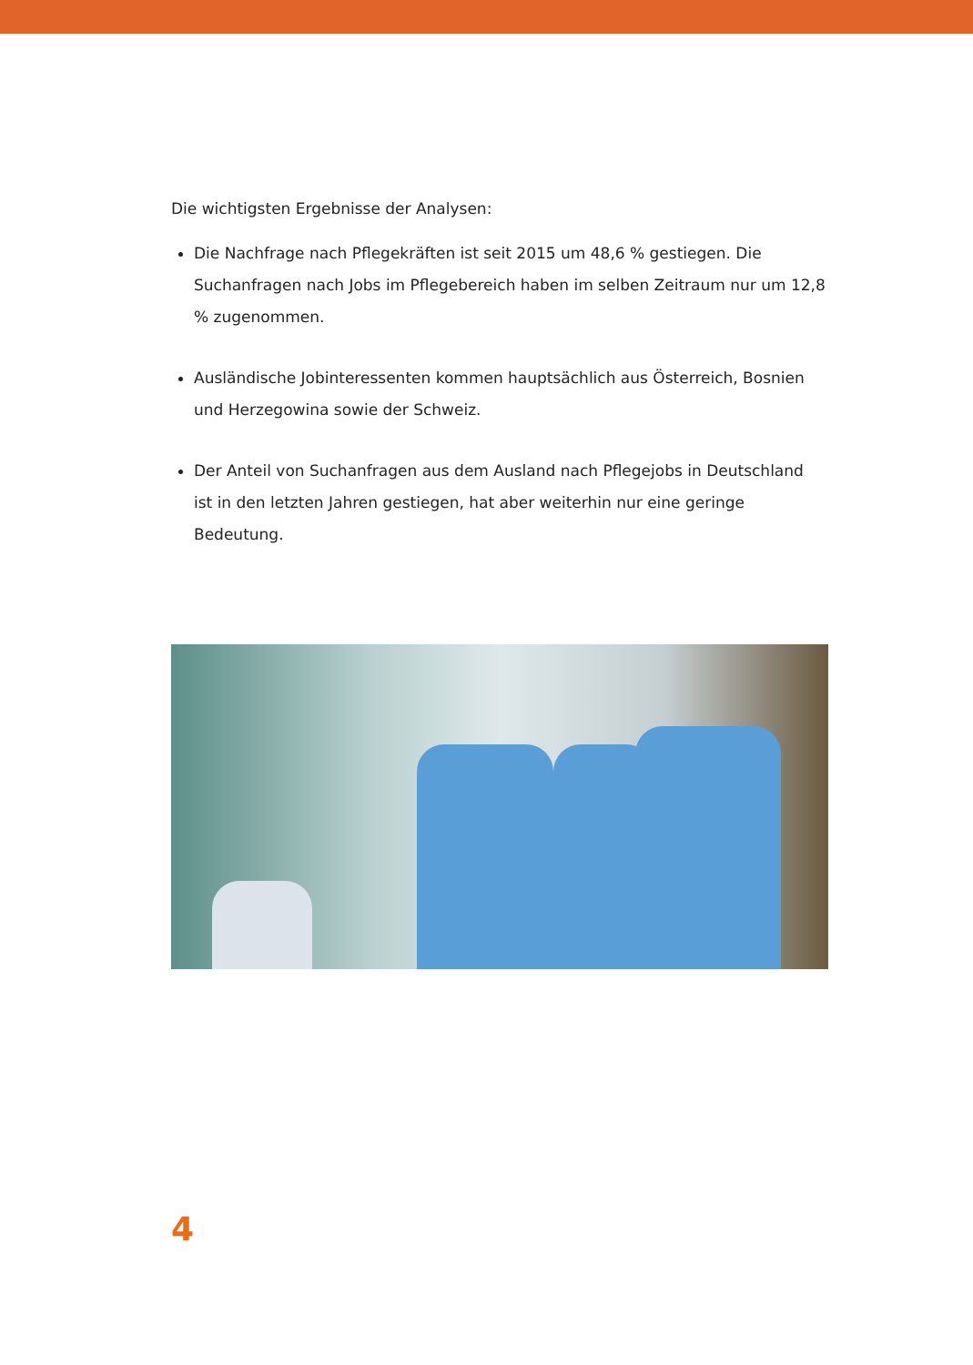Die wichtigsten Ergebnisse der Analysen:
Die Nachfrage nach Pflegekräften ist seit 2015 um 48,6 % gestiegen. Die Suchanfragen nach Jobs im Pflegebereich haben im selben Zeitraum nur um 12,8 % zugenommen.
Ausländische Jobinteressenten kommen hauptsächlich aus Österreich, Bosnien und Herzegowina sowie der Schweiz.
Der Anteil von Suchanfragen aus dem Ausland nach Pflegejobs in Deutschland ist in den letzten Jahren gestiegen, hat aber weiterhin nur eine geringe Bedeutung.
4